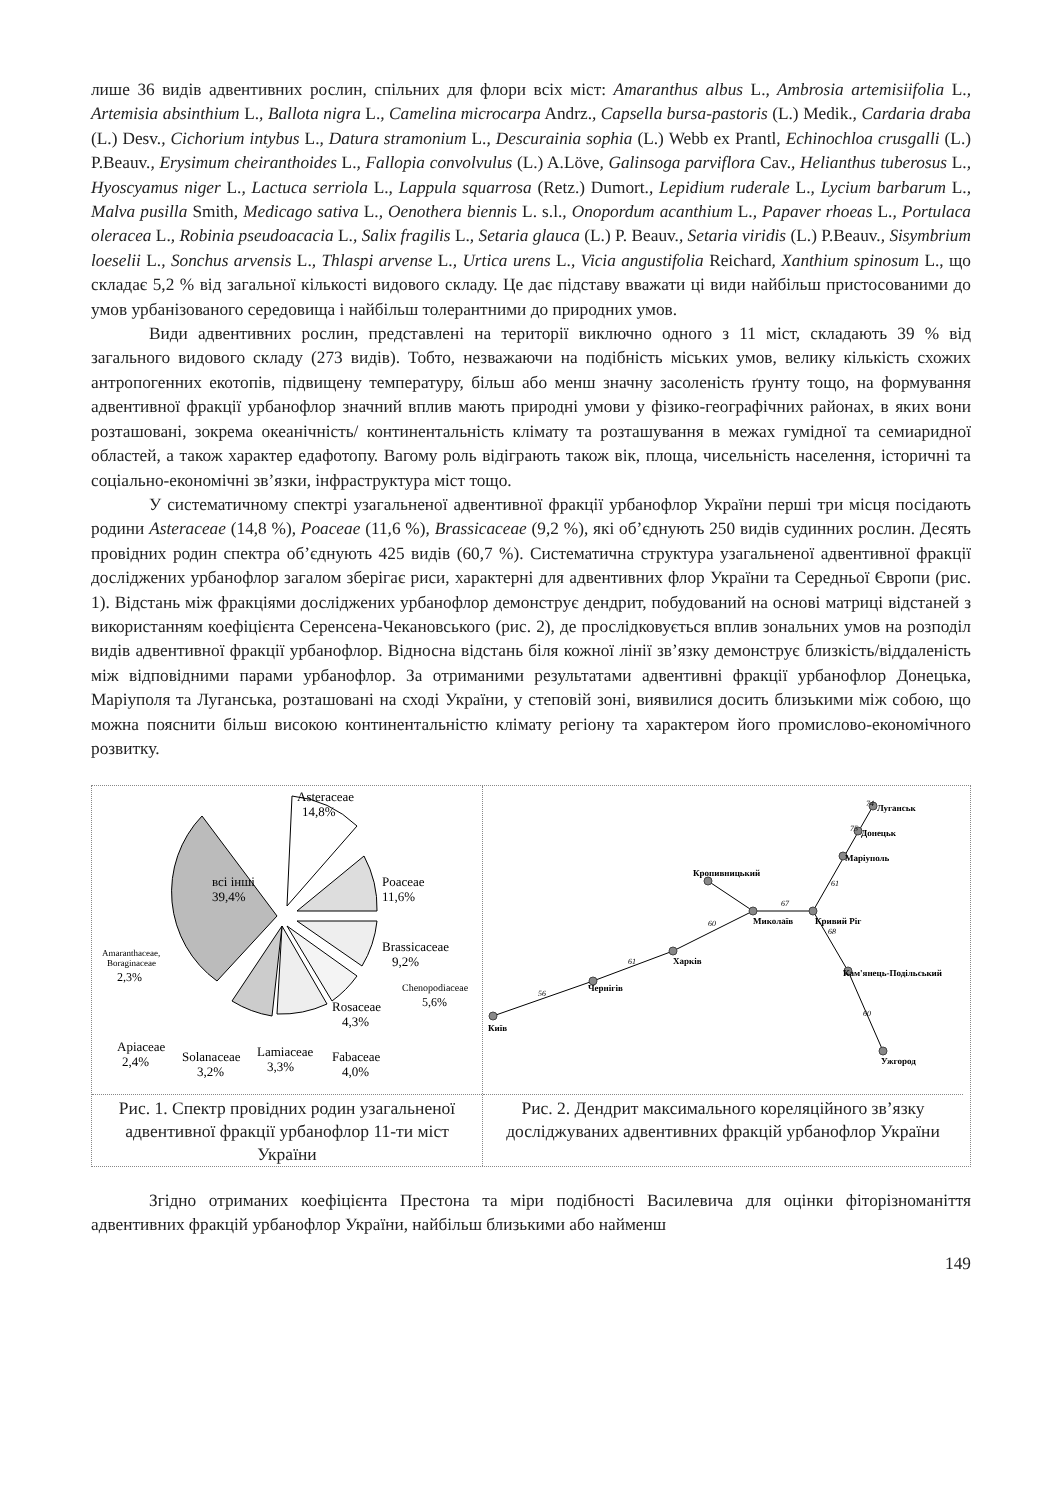лише 36 видів адвентивних рослин, спільних для флори всіх міст: Amaranthus albus L., Ambrosia artemisiifolia L., Artemisia absinthium L., Ballota nigra L., Camelina microcarpa Andrz., Capsella bursa-pastoris (L.) Medik., Cardaria draba (L.) Desv., Cichorium intybus L., Datura stramonium L., Descurainia sophia (L.) Webb ex Prantl, Echinochloa crusgalli (L.) P.Beauv., Erysimum cheiranthoides L., Fallopia convolvulus (L.) A.Löve, Galinsoga parviflora Cav., Helianthus tuberosus L., Hyoscyamus niger L., Lactuca serriola L., Lappula squarrosa (Retz.) Dumort., Lepidium ruderale L., Lycium barbarum L., Malva pusilla Smith, Medicago sativa L., Oenothera biennis L. s.l., Onopordum acanthium L., Papaver rhoeas L., Portulaca oleracea L., Robinia pseudoacacia L., Salix fragilis L., Setaria glauca (L.) P. Beauv., Setaria viridis (L.) P.Beauv., Sisymbrium loeselii L., Sonchus arvensis L., Thlaspi arvense L., Urtica urens L., Vicia angustifolia Reichard, Xanthium spinosum L., що складає 5,2 % від загальної кількості видового складу. Це дає підставу вважати ці види найбільш пристосованими до умов урбанізованого середовища і найбільш толерантними до природних умов.
Види адвентивних рослин, представлені на території виключно одного з 11 міст, складають 39 % від загального видового складу (273 видів). Тобто, незважаючи на подібність міських умов, велику кількість схожих антропогенних екотопів, підвищену температуру, більш або менш значну засоленість ґрунту тощо, на формування адвентивної фракції урбанофлор значний вплив мають природні умови у фізико-географічних районах, в яких вони розташовані, зокрема океанічність/ континентальність клімату та розташування в межах гумідної та семиаридної областей, а також характер едафотопу. Вагому роль відіграють також вік, площа, чисельність населення, історичні та соціально-економічні зв’язки, інфраструктура міст тощо.
У систематичному спектрі узагальненої адвентивної фракції урбанофлор України перші три місця посідають родини Asteraceae (14,8 %), Poaceae (11,6 %), Brassicaceae (9,2 %), які об’єднують 250 видів судинних рослин. Десять провідних родин спектра об’єднують 425 видів (60,7 %). Систематична структура узагальненої адвентивної фракції досліджених урбанофлор загалом зберігає риси, характерні для адвентивних флор України та Середньої Європи (рис. 1). Відстань між фракціями досліджених урбанофлор демонструє дендрит, побудований на основі матриці відстаней з використанням коефіцієнта Серенсена-Чекановського (рис. 2), де прослідковується вплив зональних умов на розподіл видів адвентивної фракції урбанофлор. Відносна відстань біля кожної лінії зв’язку демонструє близкість/віддаленість між відповідними парами урбанофлор. За отриманими результатами адвентивні фракції урбанофлор Донецька, Маріуполя та Луганська, розташовані на сході України, у степовій зоні, виявилися досить близькими між собою, що можна пояснити більш високою континентальністю клімату регіону та характером його промислово-економічного розвитку.
Asteraceae
14,8%
Poaceae
11,6%
Brassicaceae
9,2%
Chenopodiaceae
5,6%
всі інші
39,4%
Rosaceae
4,3%
Fabaceae
4,0%
Lamiaceae
3,3%
Solanaceae
3,2%
Apiaceae
2,4%
Amaranthaceae,
Boraginaceae
2,3%
Рис. 1. Спектр провідних родин узагальненої адвентивної фракції урбанофлор 11-ти міст України
Київ
Чернігів
Харків
Миколаїв
Кривий Ріг
Кропивницький
Кам'янець-Подільський
Ужгород
Луганськ
Донецьк
Маріуполь
56
61
60
67
68
60
61
74
75
Рис. 2. Дендрит максимального кореляційного зв’язку досліджуваних адвентивних фракцій урбанофлор України
Згідно отриманих коефіцієнта Престона та міри подібності Василевича для оцінки фіторізноманіття адвентивних фракцій урбанофлор України, найбільш близькими або найменш
149